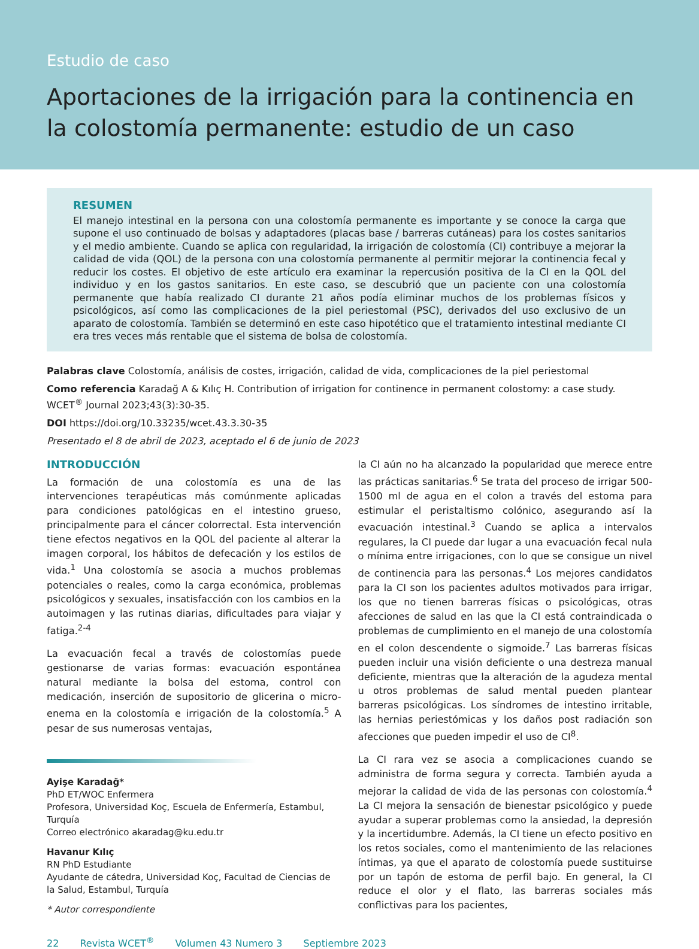Estudio de caso
Aportaciones de la irrigación para la continencia en la colostomía permanente: estudio de un caso
RESUMEN
El manejo intestinal en la persona con una colostomía permanente es importante y se conoce la carga que supone el uso continuado de bolsas y adaptadores (placas base / barreras cutáneas) para los costes sanitarios y el medio ambiente. Cuando se aplica con regularidad, la irrigación de colostomía (CI) contribuye a mejorar la calidad de vida (QOL) de la persona con una colostomía permanente al permitir mejorar la continencia fecal y reducir los costes. El objetivo de este artículo era examinar la repercusión positiva de la CI en la QOL del individuo y en los gastos sanitarios. En este caso, se descubrió que un paciente con una colostomía permanente que había realizado CI durante 21 años podía eliminar muchos de los problemas físicos y psicológicos, así como las complicaciones de la piel periestomal (PSC), derivados del uso exclusivo de un aparato de colostomía. También se determinó en este caso hipotético que el tratamiento intestinal mediante CI era tres veces más rentable que el sistema de bolsa de colostomía.
Palabras clave Colostomía, análisis de costes, irrigación, calidad de vida, complicaciones de la piel periestomal
Como referencia Karadağ A & Kılıç H. Contribution of irrigation for continence in permanent colostomy: a case study. WCET<sup>®</sup> Journal 2023;43(3):30-35.
DOI https://doi.org/10.33235/wcet.43.3.30-35
Presentado el 8 de abril de 2023, aceptado el 6 de junio de 2023
INTRODUCCIÓN
La formación de una colostomía es una de las intervenciones terapéuticas más comúnmente aplicadas para condiciones patológicas en el intestino grueso, principalmente para el cáncer colorrectal. Esta intervención tiene efectos negativos en la QOL del paciente al alterar la imagen corporal, los hábitos de defecación y los estilos de vida.<sup>1</sup> Una colostomía se asocia a muchos problemas potenciales o reales, como la carga económica, problemas psicológicos y sexuales, insatisfacción con los cambios en la autoimagen y las rutinas diarias, dificultades para viajar y fatiga.<sup>2-4</sup>
La evacuación fecal a través de colostomías puede gestionarse de varias formas: evacuación espontánea natural mediante la bolsa del estoma, control con medicación, inserción de supositorio de glicerina o micro-enema en la colostomía e irrigación de la colostomía.<sup>5</sup> A pesar de sus numerosas ventajas,
Ayişe Karadağ*
PhD ET/WOC Enfermera
Profesora, Universidad Koç, Escuela de Enfermería, Estambul, Turquía
Correo electrónico akaradag@ku.edu.tr
Havanur Kılıç
RN PhD Estudiante
Ayudante de cátedra, Universidad Koç, Facultad de Ciencias de la Salud, Estambul, Turquía
* Autor correspondiente
la CI aún no ha alcanzado la popularidad que merece entre las prácticas sanitarias.<sup>6</sup> Se trata del proceso de irrigar 500-1500 ml de agua en el colon a través del estoma para estimular el peristaltismo colónico, asegurando así la evacuación intestinal.<sup>3</sup> Cuando se aplica a intervalos regulares, la CI puede dar lugar a una evacuación fecal nula o mínima entre irrigaciones, con lo que se consigue un nivel de continencia para las personas.<sup>4</sup> Los mejores candidatos para la CI son los pacientes adultos motivados para irrigar, los que no tienen barreras físicas o psicológicas, otras afecciones de salud en las que la CI está contraindicada o problemas de cumplimiento en el manejo de una colostomía en el colon descendente o sigmoide.<sup>7</sup> Las barreras físicas pueden incluir una visión deficiente o una destreza manual deficiente, mientras que la alteración de la agudeza mental u otros problemas de salud mental pueden plantear barreras psicológicas. Los síndromes de intestino irritable, las hernias periestómicas y los daños post radiación son afecciones que pueden impedir el uso de CI<sup>8</sup>.
La CI rara vez se asocia a complicaciones cuando se administra de forma segura y correcta. También ayuda a mejorar la calidad de vida de las personas con colostomía.<sup>4</sup> La CI mejora la sensación de bienestar psicológico y puede ayudar a superar problemas como la ansiedad, la depresión y la incertidumbre. Además, la CI tiene un efecto positivo en los retos sociales, como el mantenimiento de las relaciones íntimas, ya que el aparato de colostomía puede sustituirse por un tapón de estoma de perfil bajo. En general, la CI reduce el olor y el flato, las barreras sociales más conflictivas para los pacientes,
22 Revista WCET<sup>®</sup> Volumen 43 Numero 3 Septiembre 2023